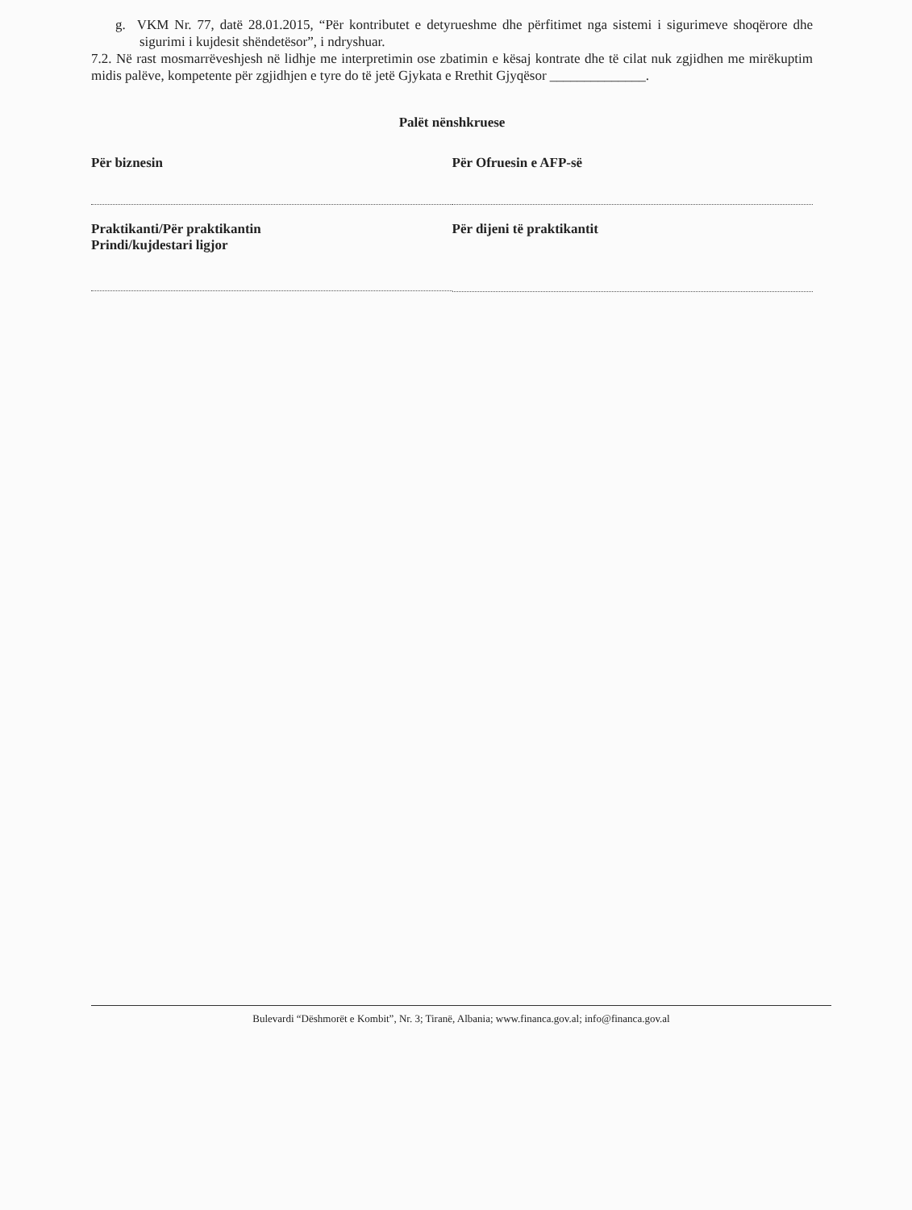g. VKM Nr. 77, datë 28.01.2015, “Për kontributet e detyrueshme dhe përfitimet nga sistemi i sigurimeve shoqërore dhe sigurimi i kujdesit shëndetësor”, i ndryshuar.
7.2. Në rast mosmarrëveshjesh në lidhje me interpretimin ose zbatimin e kësaj kontrate dhe të cilat nuk zgjidhen me mirëkuptim midis palëve, kompetente për zgjidhjen e tyre do të jetë Gjykata e Rrethit Gjyqësor ______________.
Palët nënshkruese
Për biznesin Për Ofruesin e AFP-së
Praktikanti/Për praktikantin
Prindi/kujdestari ligjor
Për dijeni të praktikantit
Bulevardi “Dëshmorët e Kombit”, Nr. 3; Tiranë, Albania; www.financa.gov.al; info@financa.gov.al